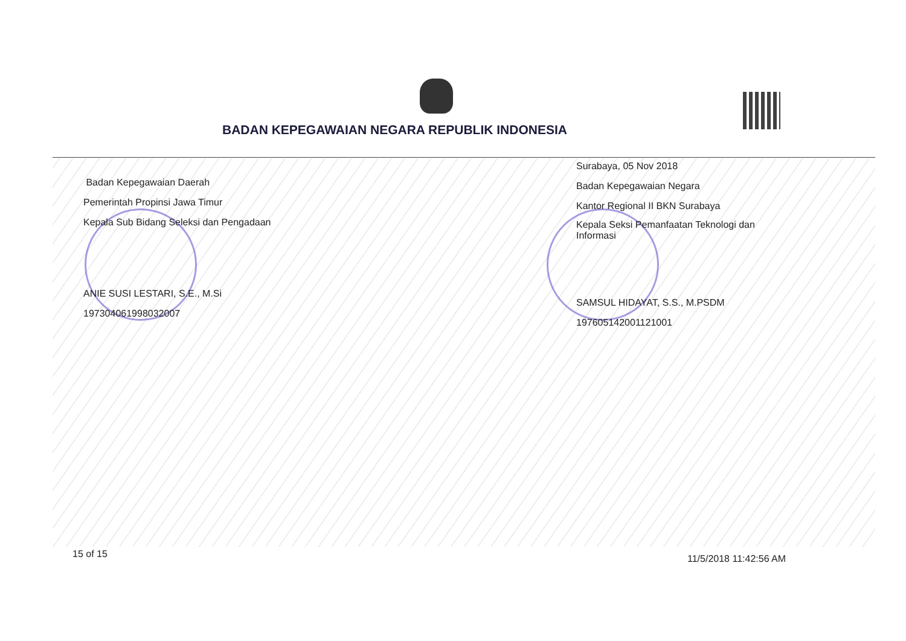BADAN KEPEGAWAIAN NEGARA REPUBLIK INDONESIA
Badan Kepegawaian Daerah
Pemerintah Propinsi Jawa Timur
Kepala Sub Bidang Seleksi dan Pengadaan
ANIE SUSI LESTARI, S.E., M.Si
197304061998032007
Surabaya, 05 Nov 2018
Badan Kepegawaian Negara
Kantor Regional II BKN Surabaya
Kepala Seksi Pemanfaatan Teknologi dan Informasi
SAMSUL HIDAYAT, S.S., M.PSDM
197605142001121001
15 of 15 11/5/2018 11:42:56 AM